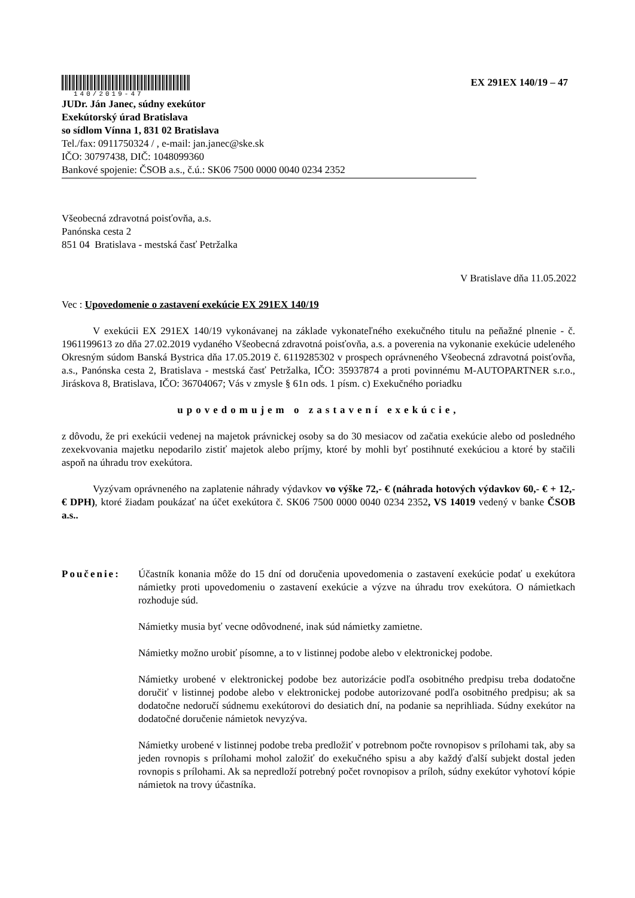140/2019-47
EX 291EX 140/19 – 47
JUDr. Ján Janec, súdny exekútor
Exekútorský úrad Bratislava
so sídlom Vínna 1, 831 02 Bratislava
Tel./fax: 0911750324 / , e-mail: jan.janec@ske.sk
IČO: 30797438, DIČ: 1048099360
Bankové spojenie: ČSOB a.s., č.ú.: SK06 7500 0000 0040 0234 2352
Všeobecná zdravotná poisťovňa, a.s.
Panónska cesta 2
851 04 Bratislava - mestská časť Petržalka
V Bratislave dňa 11.05.2022
Vec : Upovedomenie o zastavení exekúcie EX 291EX 140/19
V exekúcii EX 291EX 140/19 vykonávanej na základe vykonateľného exekučného titulu na peňažné plnenie - č. 1961199613 zo dňa 27.02.2019 vydaného Všeobecná zdravotná poisťovňa, a.s. a poverenia na vykonanie exekúcie udeleného Okresným súdom Banská Bystrica dňa 17.05.2019 č. 6119285302 v prospech oprávneného Všeobecná zdravotná poisťovňa, a.s., Panónska cesta 2, Bratislava - mestská časť Petržalka, IČO: 35937874 a proti povinnému M-AUTOPARTNER s.r.o., Jiráskova 8, Bratislava, IČO: 36704067; Vás v zmysle § 61n ods. 1 písm. c) Exekučného poriadku
upovedomujem o zastavení exekúcie,
z dôvodu, že pri exekúcii vedenej na majetok právnickej osoby sa do 30 mesiacov od začatia exekúcie alebo od posledného zexekvovania majetku nepodarilo zistiť majetok alebo príjmy, ktoré by mohli byť postihnuté exekúciou a ktoré by stačili aspoň na úhradu trov exekútora.
Vyzývam oprávneného na zaplatenie náhrady výdavkov vo výške 72,- € (náhrada hotových výdavkov 60,- € + 12,- € DPH), ktoré žiadam poukázať na účet exekútora č. SK06 7500 0000 0040 0234 2352, VS 14019 vedený v banke ČSOB a.s..
Poučenie: Účastník konania môže do 15 dní od doručenia upovedomenia o zastavení exekúcie podať u exekútora námietky proti upovedomeniu o zastavení exekúcie a výzve na úhradu trov exekútora. O námietkach rozhoduje súd.
Námietky musia byť vecne odôvodnené, inak súd námietky zamietne.
Námietky možno urobiť písomne, a to v listinnej podobe alebo v elektronickej podobe.
Námietky urobené v elektronickej podobe bez autorizácie podľa osobitného predpisu treba dodatočne doručiť v listinnej podobe alebo v elektronickej podobe autorizované podľa osobitného predpisu; ak sa dodatočne nedoručí súdnemu exekútorovi do desiatich dní, na podanie sa neprihliada. Súdny exekútor na dodatočné doručenie námietok nevyzýva.
Námietky urobené v listinnej podobe treba predložiť v potrebnom počte rovnopisov s prílohami tak, aby sa jeden rovnopis s prílohami mohol založiť do exekučného spisu a aby každý ďalší subjekt dostal jeden rovnopis s prílohami. Ak sa nepredloží potrebný počet rovnopisov a príloh, súdny exekútor vyhotoví kópie námietok na trovy účastníka.